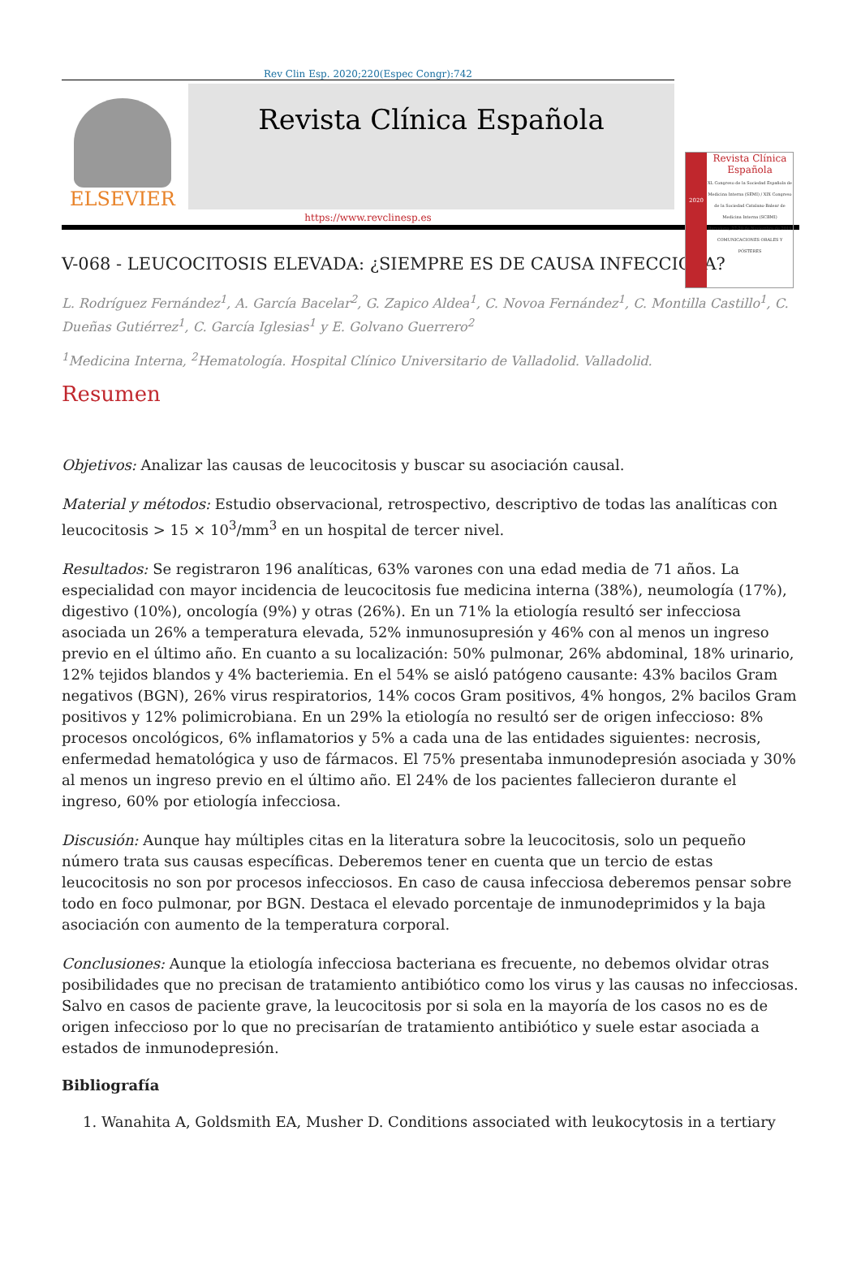Rev Clin Esp. 2020;220(Espec Congr):742
ELSEVIER
Revista Clínica Española
2020
Revista Clínica
Española
XL Congreso de la Sociedad Española de Medicina Interna (SEMI) / XIX Congreso de la Sociedad Catalano-Balear de Medicina Interna (SCBMI)
Barcelona, 27-29 de Noviembre de 2019
COMUNICACIONES ORALES Y PÓSTERES
https://www.revclinesp.es
V-068 - LEUCOCITOSIS ELEVADA: ¿SIEMPRE ES DE CAUSA INFECCIOSA?
L. Rodríguez Fernández<sup>1</sup>, A. García Bacelar<sup>2</sup>, G. Zapico Aldea<sup>1</sup>, C. Novoa Fernández<sup>1</sup>, C. Montilla Castillo<sup>1</sup>, C. Dueñas Gutiérrez<sup>1</sup>, C. García Iglesias<sup>1</sup> y E. Golvano Guerrero<sup>2</sup>
<sup>1</sup> Medicina Interna, <sup>2</sup>Hematología. Hospital Clínico Universitario de Valladolid. Valladolid.
Resumen
Objetivos: Analizar las causas de leucocitosis y buscar su asociación causal.
Material y métodos: Estudio observacional, retrospectivo, descriptivo de todas las analíticas con leucocitosis > 15 × 10<sup>3</sup>/mm<sup>3</sup> en un hospital de tercer nivel.
Resultados: Se registraron 196 analíticas, 63% varones con una edad media de 71 años. La especialidad con mayor incidencia de leucocitosis fue medicina interna (38%), neumología (17%), digestivo (10%), oncología (9%) y otras (26%). En un 71% la etiología resultó ser infecciosa asociada un 26% a temperatura elevada, 52% inmunosupresión y 46% con al menos un ingreso previo en el último año. En cuanto a su localización: 50% pulmonar, 26% abdominal, 18% urinario, 12% tejidos blandos y 4% bacteriemia. En el 54% se aisló patógeno causante: 43% bacilos Gram negativos (BGN), 26% virus respiratorios, 14% cocos Gram positivos, 4% hongos, 2% bacilos Gram positivos y 12% polimicrobiana. En un 29% la etiología no resultó ser de origen infeccioso: 8% procesos oncológicos, 6% inflamatorios y 5% a cada una de las entidades siguientes: necrosis, enfermedad hematológica y uso de fármacos. El 75% presentaba inmunodepresión asociada y 30% al menos un ingreso previo en el último año. El 24% de los pacientes fallecieron durante el ingreso, 60% por etiología infecciosa.
Discusión: Aunque hay múltiples citas en la literatura sobre la leucocitosis, solo un pequeño número trata sus causas específicas. Deberemos tener en cuenta que un tercio de estas leucocitosis no son por procesos infecciosos. En caso de causa infecciosa deberemos pensar sobre todo en foco pulmonar, por BGN. Destaca el elevado porcentaje de inmunodeprimidos y la baja asociación con aumento de la temperatura corporal.
Conclusiones: Aunque la etiología infecciosa bacteriana es frecuente, no debemos olvidar otras posibilidades que no precisan de tratamiento antibiótico como los virus y las causas no infecciosas. Salvo en casos de paciente grave, la leucocitosis por si sola en la mayoría de los casos no es de origen infeccioso por lo que no precisarían de tratamiento antibiótico y suele estar asociada a estados de inmunodepresión.
Bibliografía
1. Wanahita A, Goldsmith EA, Musher D. Conditions associated with leukocytosis in a tertiary